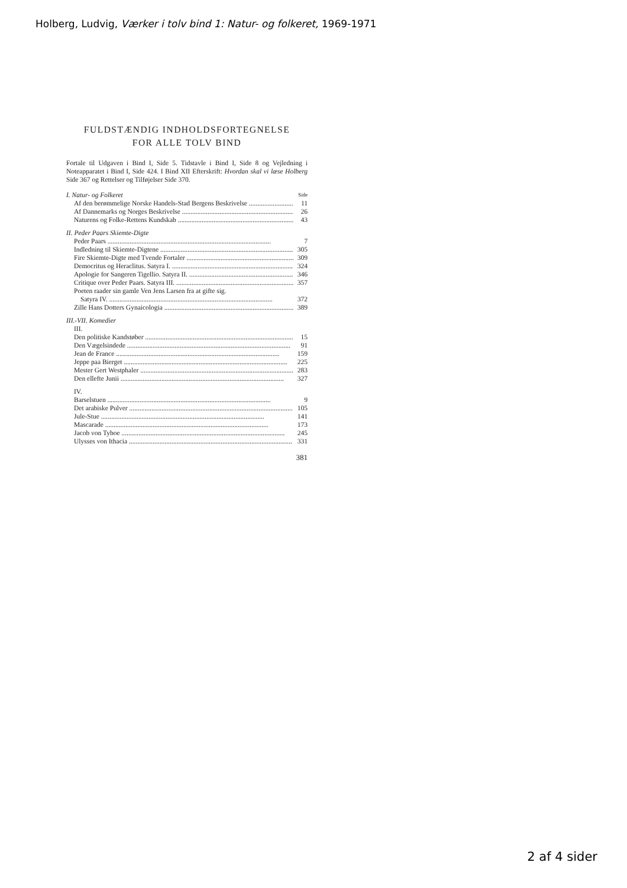Holberg, Ludvig, Værker i tolv bind 1: Natur- og folkeret, 1969-1971
FULDSTÆNDIG INDHOLDSFORTEGNELSE
FOR ALLE TOLV BIND
Fortale til Udgaven i Bind I, Side 5. Tidstavle i Bind I, Side 8 og Vejledning i Noteapparatet i Bind I, Side 424. I Bind XII Efterskrift: Hvordan skal vi læse Holberg Side 367 og Rettelser og Tilføjelser Side 370.
I. Natur- og Folkeret Side
Af den berømmelige Norske Handels-Stad Bergens Beskrivelse 11
Af Dannemarks og Norges Beskrivelse 26
Naturens og Folke-Rettens Kundskab 43
II. Peder Paars Skiemte-Digte
Peder Paars 7
Indledning til Skiemte-Digtene 305
Fire Skiemte-Digte med Tvende Fortaler 309
Democritus og Heraclitus. Satyra I. 324
Apologie for Sangeren Tigellio. Satyra II. 346
Critique over Peder Paars. Satyra III. 357
Poeten raader sin gamle Ven Jens Larsen fra at gifte sig.
Satyra IV. 372
Zille Hans Dotters Gynaicologia 389
III.-VII. Komedier
III.
Den politiske Kandstøber 15
Den Vægelsindede 91
Jean de France 159
Jeppe paa Bierget 225
Mester Gert Westphaler 283
Den ellefte Junii 327
IV.
Barselstuen 9
Det arabiske Pulver 105
Jule-Stue 141
Mascarade 173
Jacob von Tyboe 245
Ulysses von Ithacia 331
381
2 af 4 sider